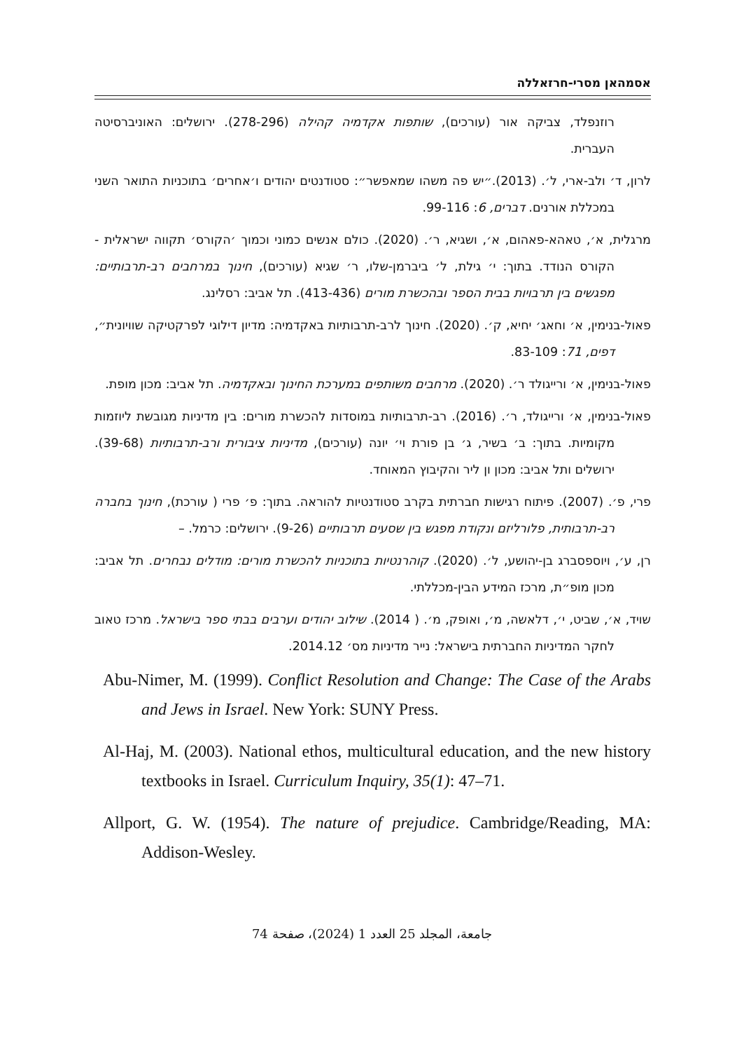אסמהאן מסרי-חרזאללה
רוזנפלד, צביקה אור (עורכים), שותפות אקדמיה קהילה (278-296). ירושלים: האוניברסיטה העברית.
לרון, ד׳ ולב-ארי, ל׳. (2013).״יש פה משהו שמאפשר״: סטודנטים יהודים ו׳אחרים׳ בתוכניות התואר השני במכללת אורנים. דברים, 6: 99-116.
מרגלית, א׳, טאהא-פאהום, א׳, ושגיא, ר׳. (2020). כולם אנשים כמוני וכמוך ׳הקורס׳ תקווה ישראלית -הקורס הנודד. בתוך: י׳ גילת, ל׳ ביברמן-שלו, ר׳ שגיא (עורכים), חינוך במרחבים רב-תרבותיים: מפגשים בין תרבויות בבית הספר ובהכשרת מורים (413-436). תל אביב: רסלינג.
פאול-בנימין, א׳ וחאג׳ יחיא, ק׳. (2020). חינוך לרב-תרבותיות באקדמיה: מדיון דילוגי לפרקטיקה שוויונית״, דפים, 71: 83-109.
פאול-בנימין, א׳ ורייגולד ר׳. (2020). מרחבים משותפים במערכת החינוך ובאקדמיה. תל אביב: מכון מופת.
פאול-בנימין, א׳ ורייגולד, ר׳. (2016). רב-תרבותיות במוסדות להכשרת מורים: בין מדיניות מגובשת ליוזמות מקומיות. בתוך: ב׳ בשיר, ג׳ בן פורת וי׳ יונה (עורכים), מדיניות ציבורית ורב-תרבותיות (39-68). ירושלים ותל אביב: מכון ון ליר והקיבוץ המאוחד.
פרי, פ׳. (2007). פיתוח רגישות חברתית בקרב סטודנטיות להוראה. בתוך: פ׳ פרי ( עורכת), חינוך בחברה רב-תרבותית, פלורליזם ונקודת מפגש בין שסעים תרבותיים (9-26). ירושלים: כרמל. –
רן, ע׳, ויוספסברג בן-יהושע, ל׳. (2020). קוהרנטיות בתוכניות להכשרת מורים: מודלים נבחרים. תל אביב: מכון מופ״ת, מרכז המידע הבין-מכללתי.
שויד, א׳, שביט, י׳, דלאשה, מ׳, ואופק, מ׳. ( 2014). שילוב יהודים וערבים בבתי ספר בישראל. מרכז טאוב לחקר המדיניות החברתית בישראל: נייר מדיניות מס׳ 2014.12.
Abu-Nimer, M. (1999). Conflict Resolution and Change: The Case of the Arabs and Jews in Israel. New York: SUNY Press.
Al-Haj, M. (2003). National ethos, multicultural education, and the new history textbooks in Israel. Curriculum Inquiry, 35(1): 47–71.
Allport, G. W. (1954). The nature of prejudice. Cambridge/Reading, MA: Addison-Wesley.
جامعة، المجلد 25 العدد 1 (2024)، صفحة 74